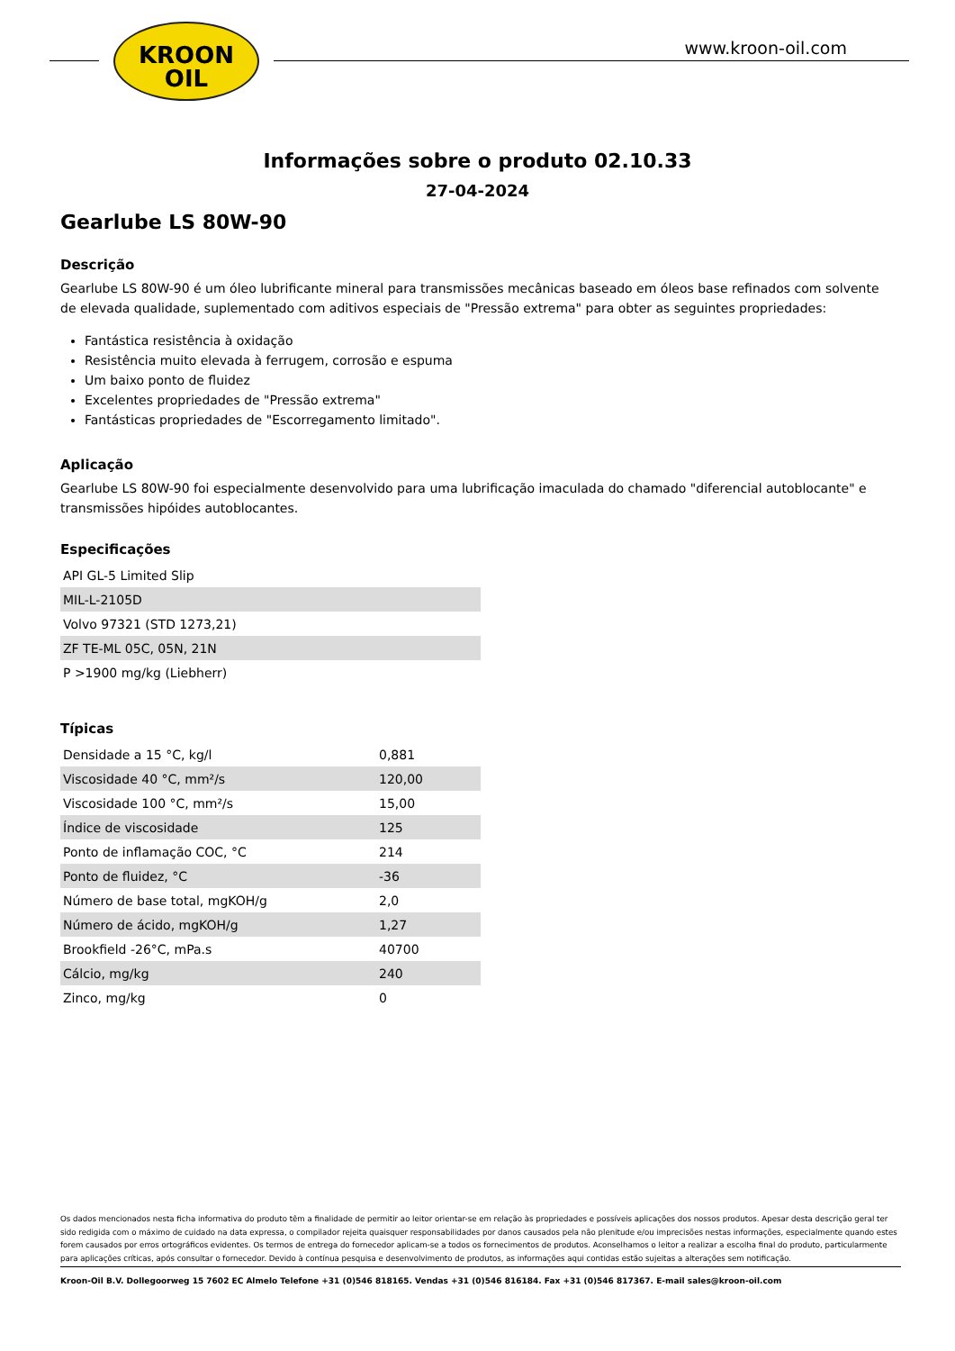KROON
OIL
www.kroon-oil.com
Informações sobre o produto 02.10.33
27-04-2024
Gearlube LS 80W-90
Descrição
Gearlube LS 80W-90 é um óleo lubrificante mineral para transmissões mecânicas baseado em óleos base refinados com solvente de elevada qualidade, suplementado com aditivos especiais de "Pressão extrema" para obter as seguintes propriedades:
Fantástica resistência à oxidação
Resistência muito elevada à ferrugem, corrosão e espuma
Um baixo ponto de fluidez
Excelentes propriedades de "Pressão extrema"
Fantásticas propriedades de "Escorregamento limitado".
Aplicação
Gearlube LS 80W-90 foi especialmente desenvolvido para uma lubrificação imaculada do chamado "diferencial autoblocante" e transmissões hipóides autoblocantes.
Especificações
| API GL-5 Limited Slip |
| MIL-L-2105D |
| Volvo 97321 (STD 1273,21) |
| ZF TE-ML 05C, 05N, 21N |
| P >1900 mg/kg (Liebherr) |
Típicas
| Densidade a 15 °C, kg/l | 0,881 |
| Viscosidade 40 °C, mm²/s | 120,00 |
| Viscosidade 100 °C, mm²/s | 15,00 |
| Índice de viscosidade | 125 |
| Ponto de inflamação COC, °C | 214 |
| Ponto de fluidez, °C | -36 |
| Número de base total, mgKOH/g | 2,0 |
| Número de ácido, mgKOH/g | 1,27 |
| Brookfield -26°C, mPa.s | 40700 |
| Cálcio, mg/kg | 240 |
| Zinco, mg/kg | 0 |
Os dados mencionados nesta ficha informativa do produto têm a finalidade de permitir ao leitor orientar-se em relação às propriedades e possíveis aplicações dos nossos produtos. Apesar desta descrição geral ter sido redigida com o máximo de cuidado na data expressa, o compilador rejeita quaisquer responsabilidades por danos causados pela não plenitude e/ou imprecisões nestas informações, especialmente quando estes forem causados por erros ortográficos evidentes. Os termos de entrega do fornecedor aplicam-se a todos os fornecimentos de produtos. Aconselhamos o leitor a realizar a escolha final do produto, particularmente para aplicações críticas, após consultar o fornecedor. Devido à contínua pesquisa e desenvolvimento de produtos, as informações aqui contidas estão sujeitas a alterações sem notificação.
Kroon-Oil B.V. Dollegoorweg 15 7602 EC Almelo Telefone +31 (0)546 818165. Vendas +31 (0)546 816184. Fax +31 (0)546 817367. E-mail sales@kroon-oil.com